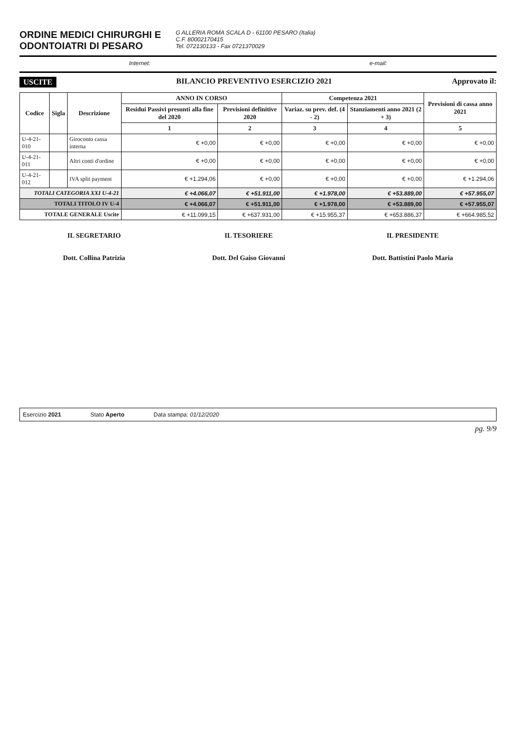ORDINE MEDICI CHIRURGHI E
ODONTOIATRI DI PESARO
G ALLERIA ROMA SCALA D - 61100 PESARO (Italia)
C.F. 80002170415
Tel. 072130133 - Fax 0721370029
Internet: e-mail:
USCITE BILANCIO PREVENTIVO ESERCIZIO 2021 Approvato il:
| Codice | Sigla | Descrizione | ANNO IN CORSO | | Competenza 2021 | | Previsioni di cassa anno 2021 |
| --- | --- | --- | --- | --- | --- | --- | --- |
| | | | Residui Passivi presunti alla fine del 2020 | Previsioni definitive 2020 | Variaz. su prev. def. (4 - 2) | Stanziamenti anno 2021 (2 + 3) | |
| | | | 1 | 2 | 3 | 4 | 5 |
| U-4-21-010 | | Giroconto cassa interna | € +0,00 | € +0,00 | € +0,00 | € +0,00 | € +0,00 |
| U-4-21-011 | | Altri conti d'ordine | € +0,00 | € +0,00 | € +0,00 | € +0,00 | € +0,00 |
| U-4-21-012 | | IVA split payment | € +1.294,06 | € +0,00 | € +0,00 | € +0,00 | € +1.294,06 |
| TOTALI CATEGORIA XXI U-4-21 | | | € +4.066,07 | € +51.911,00 | € +1.978,00 | € +53.889,00 | € +57.955,07 |
| TOTALI TITOLO IV U-4 | | | € +4.066,07 | € +51.911,00 | € +1.978,00 | € +53.889,00 | € +57.955,07 |
| TOTALE GENERALE Uscite | | | € +11.099,15 | € +637.931,00 | € +15.955,37 | € +653.886,37 | € +664.985,52 |
IL SEGRETARIO
Dott. Collina Patrizia
IL TESORIERE
Dott. Del Gaiso Giovanni
IL PRESIDENTE
Dott. Battistini Paolo Maria
Esercizio 2021 Stato Aperto Data stampa: 01/12/2020
pg. 9/9